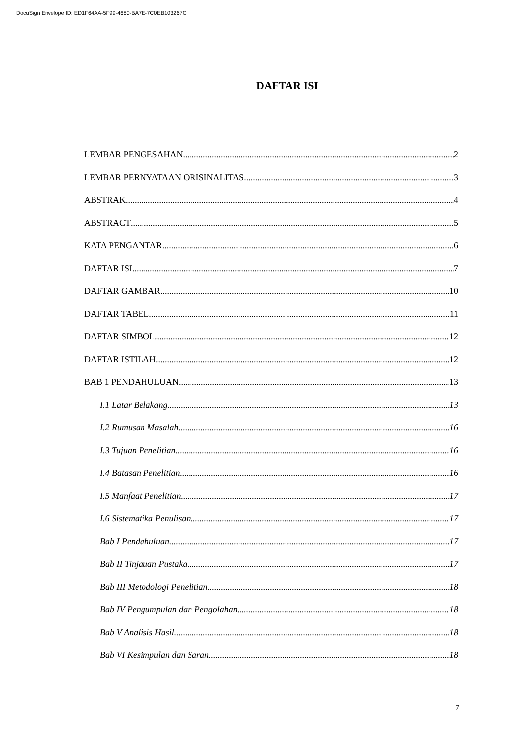DocuSign Envelope ID: ED1F64AA-5F99-4680-BA7E-7C0EB103267C
DAFTAR ISI
LEMBAR PENGESAHAN 2
LEMBAR PERNYATAAN ORISINALITAS 3
ABSTRAK 4
ABSTRACT 5
KATA PENGANTAR 6
DAFTAR ISI 7
DAFTAR GAMBAR 10
DAFTAR TABEL 11
DAFTAR SIMBOL 12
DAFTAR ISTILAH 12
BAB 1 PENDAHULUAN 13
I.1 Latar Belakang 13
I.2 Rumusan Masalah 16
I.3 Tujuan Penelitian 16
I.4 Batasan Penelitian 16
I.5 Manfaat Penelitian 17
I.6 Sistematika Penulisan 17
Bab I Pendahuluan 17
Bab II Tinjauan Pustaka 17
Bab III Metodologi Penelitian 18
Bab IV Pengumpulan dan Pengolahan 18
Bab V Analisis Hasil 18
Bab VI Kesimpulan dan Saran 18
7